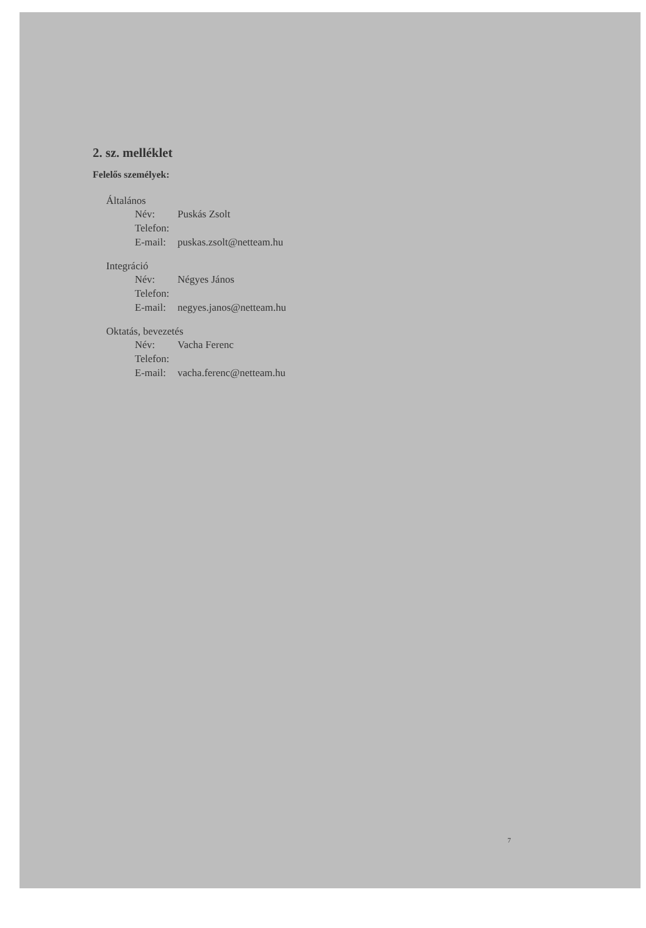2. sz. melléklet
Felelős személyek:
Általános
Név: Puskás Zsolt
Telefon:
E-mail: puskas.zsolt@netteam.hu
Integráció
Név: Négyes János
Telefon:
E-mail: negyes.janos@netteam.hu
Oktatás, bevezetés
Név: Vacha Ferenc
Telefon:
E-mail: vacha.ferenc@netteam.hu
7